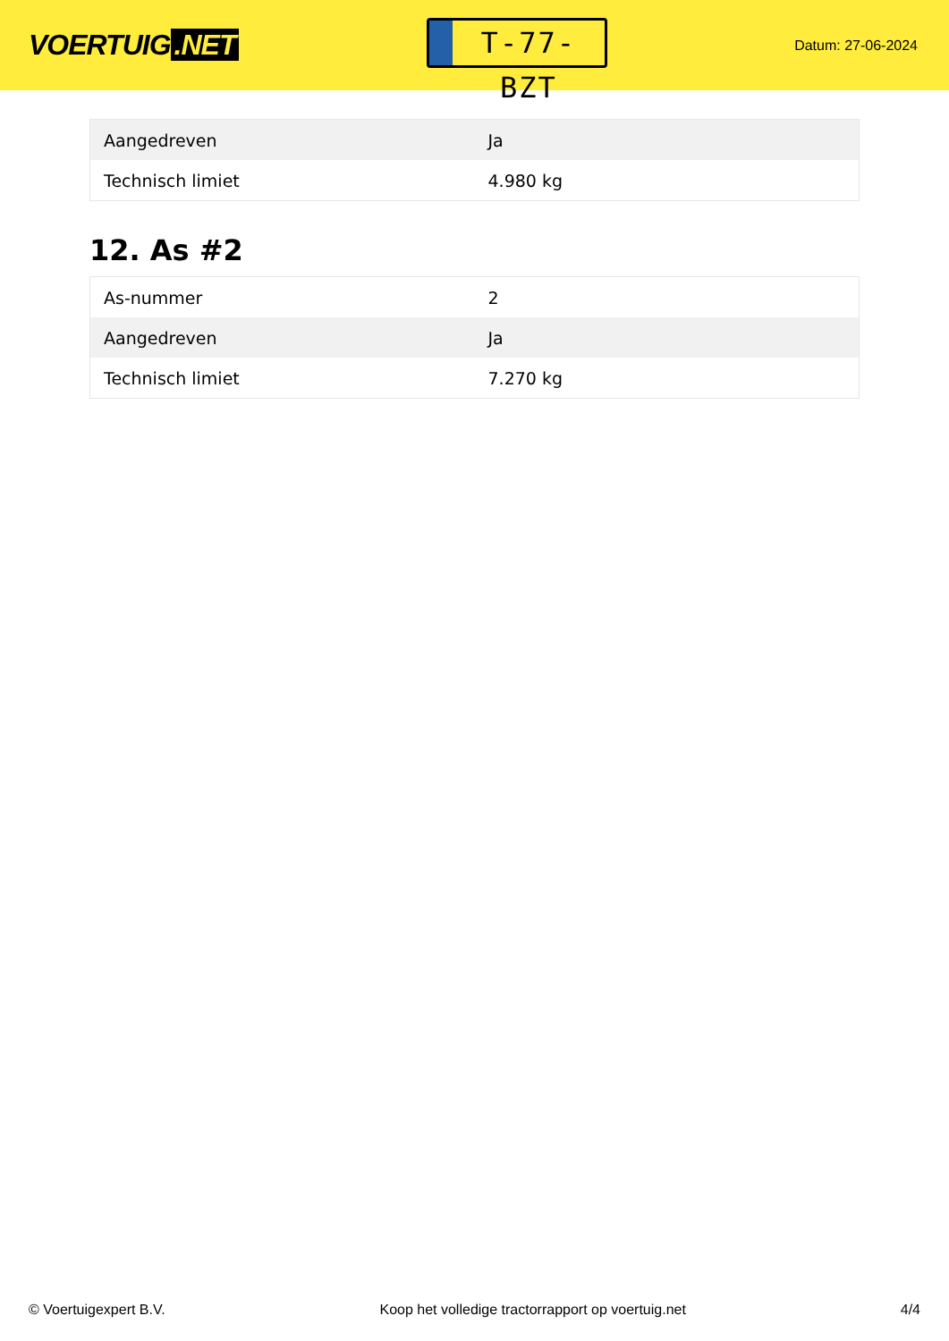VOERTUIG.NET
T-77-BZT
Datum: 27-06-2024
| Aangedreven | Ja |
| Technisch limiet | 4.980 kg |
12. As #2
| As-nummer | 2 |
| Aangedreven | Ja |
| Technisch limiet | 7.270 kg |
© Voertuigexpert B.V. Koop het volledige tractorrapport op voertuig.net 4/4